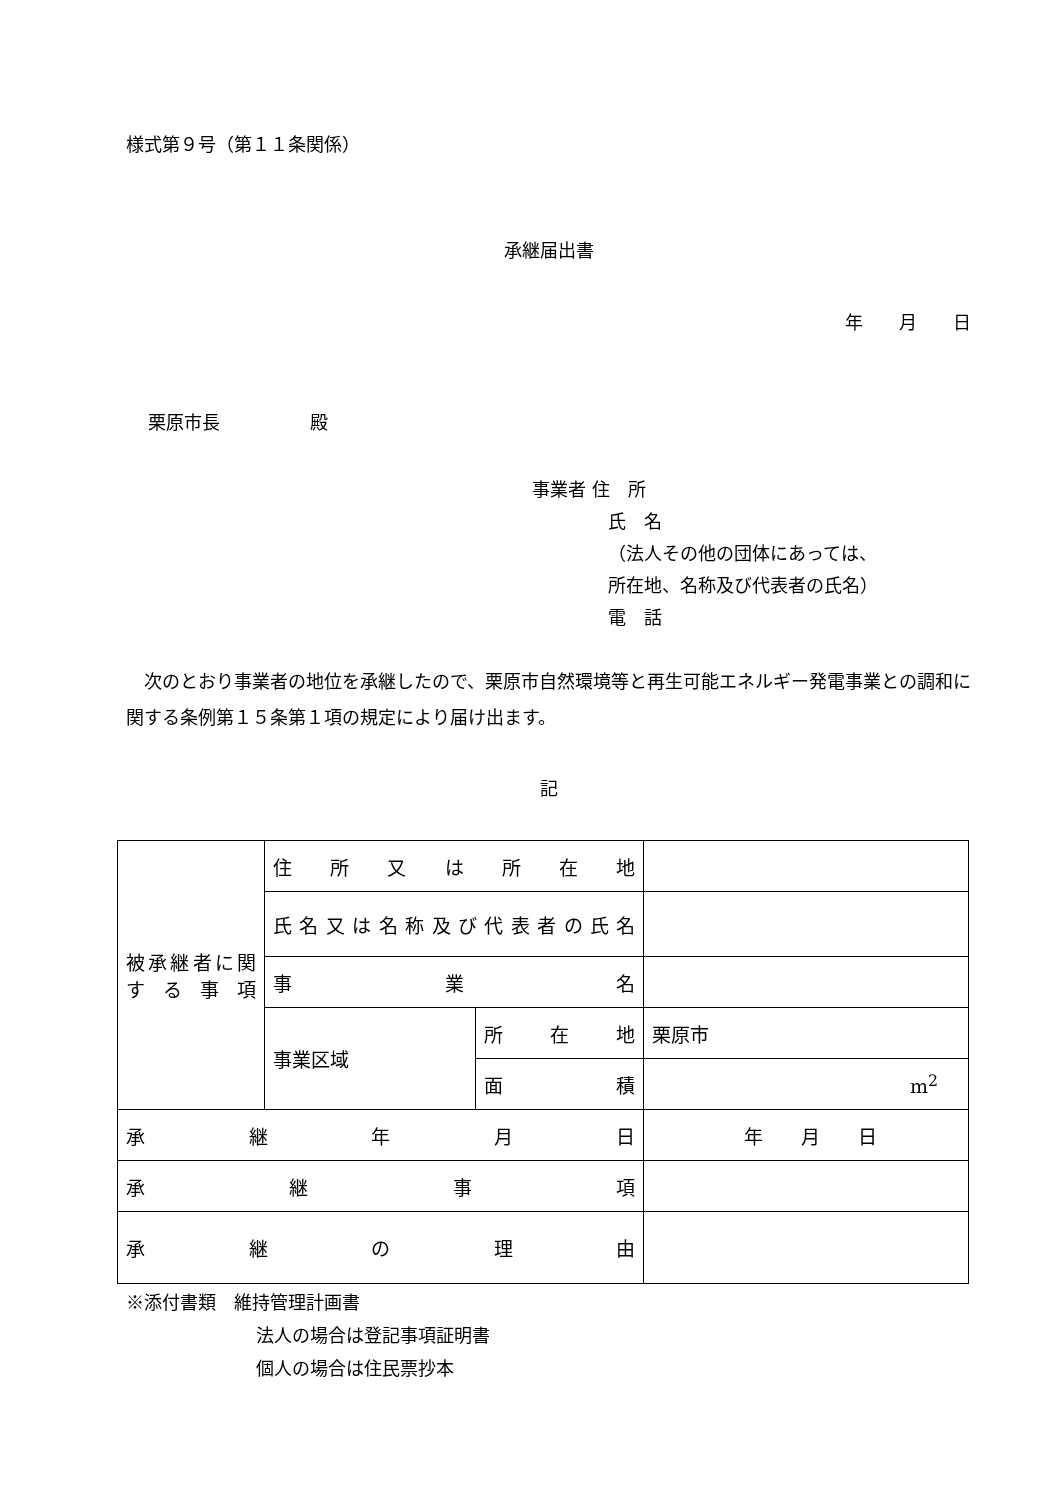様式第９号（第１１条関係）
承継届出書
年　　月　　日
栗原市長　　　　　殿
事業者 住　所
氏　名
（法人その他の団体にあっては、
所在地、名称及び代表者の氏名）
電　話
　次のとおり事業者の地位を承継したので、栗原市自然環境等と再生可能エネルギー発電事業との調和に関する条例第１５条第１項の規定により届け出ます。
記
| 被承継者に関する事項 | 住所又は所在地 | | |
| | 氏名又は名称及び代表者の氏名 | | |
| | 事業名 | | |
| | 事業区域 | 所在地 | 栗原市 |
| | | 面積 | m<sup>2</sup> |
| 承継年月日 | | | 年 月 日 |
| 承継事項 | | | |
| 承継の理由 | | | |
※添付書類　維持管理計画書
法人の場合は登記事項証明書
個人の場合は住民票抄本